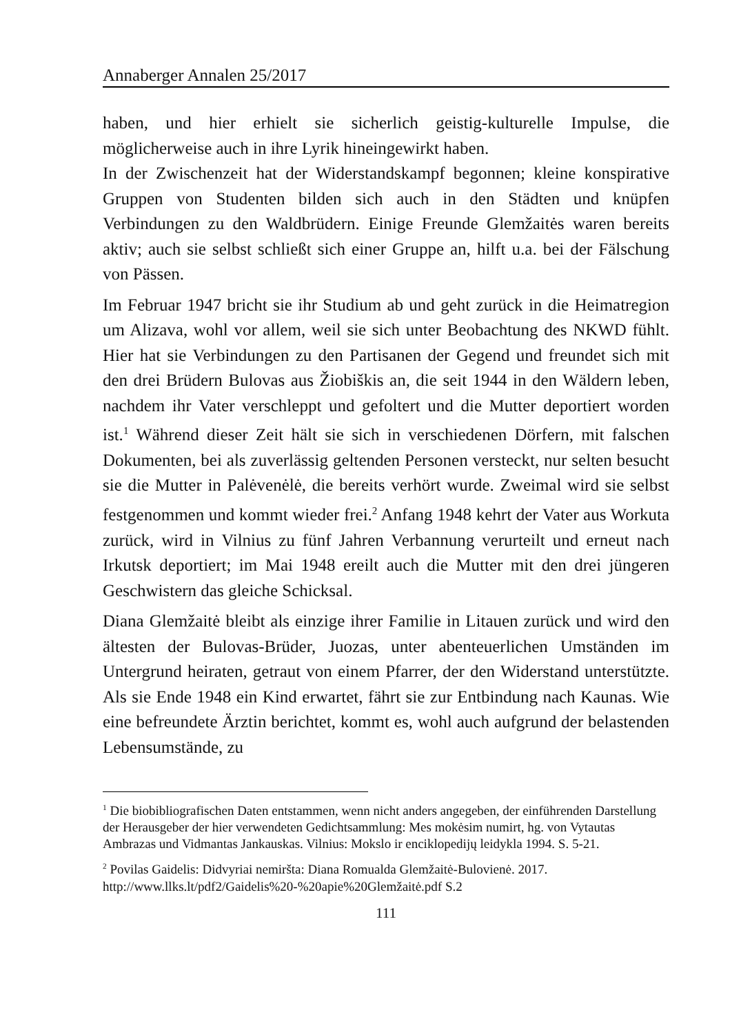Annaberger Annalen 25/2017
haben, und hier erhielt sie sicherlich geistig-kulturelle Impulse, die möglicherweise auch in ihre Lyrik hineingewirkt haben.
In der Zwischenzeit hat der Widerstandskampf begonnen; kleine konspirative Gruppen von Studenten bilden sich auch in den Städten und knüpfen Verbindungen zu den Waldbrüdern. Einige Freunde Glemžaitės waren bereits aktiv; auch sie selbst schließt sich einer Gruppe an, hilft u.a. bei der Fälschung von Pässen.
Im Februar 1947 bricht sie ihr Studium ab und geht zurück in die Heimatregion um Alizava, wohl vor allem, weil sie sich unter Beobachtung des NKWD fühlt. Hier hat sie Verbindungen zu den Partisanen der Gegend und freundet sich mit den drei Brüdern Bulovas aus Žiobiškis an, die seit 1944 in den Wäldern leben, nachdem ihr Vater verschleppt und gefoltert und die Mutter deportiert worden ist.<sup>1</sup> Während dieser Zeit hält sie sich in verschiedenen Dörfern, mit falschen Dokumenten, bei als zuverlässig geltenden Personen versteckt, nur selten besucht sie die Mutter in Palėvenėlė, die bereits verhört wurde. Zweimal wird sie selbst festgenommen und kommt wieder frei.<sup>2</sup> Anfang 1948 kehrt der Vater aus Workuta zurück, wird in Vilnius zu fünf Jahren Verbannung verurteilt und erneut nach Irkutsk deportiert; im Mai 1948 ereilt auch die Mutter mit den drei jüngeren Geschwistern das gleiche Schicksal.
Diana Glemžaitė bleibt als einzige ihrer Familie in Litauen zurück und wird den ältesten der Bulovas-Brüder, Juozas, unter abenteuerlichen Umständen im Untergrund heiraten, getraut von einem Pfarrer, der den Widerstand unterstützte. Als sie Ende 1948 ein Kind erwartet, fährt sie zur Entbindung nach Kaunas. Wie eine befreundete Ärztin berichtet, kommt es, wohl auch aufgrund der belastenden Lebensumstände, zu
<sup>1</sup> Die biobibliografischen Daten entstammen, wenn nicht anders angegeben, der einführenden Darstellung der Herausgeber der hier verwendeten Gedichtsammlung: Mes mokėsim numirt, hg. von Vytautas Ambrazas und Vidmantas Jankauskas. Vilnius: Mokslo ir enciklopedijų leidykla 1994. S. 5-21.
<sup>2</sup> Povilas Gaidelis: Didvyriai nemiršta: Diana Romualda Glemžaitė-Bulovienė. 2017. http://www.llks.lt/pdf2/Gaidelis%20-%20apie%20Glemžaitė.pdf S.2
111